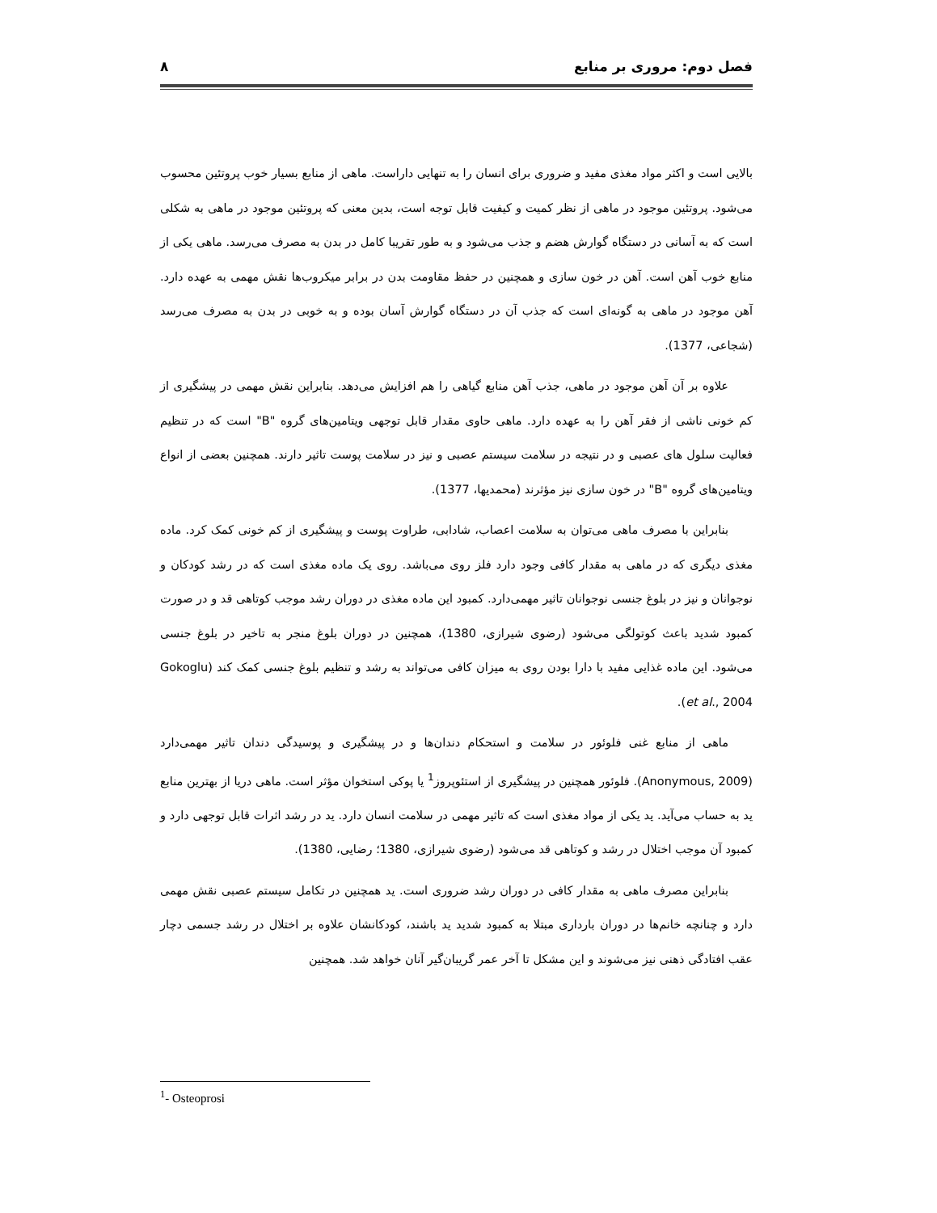فصل دوم: مروری بر منابع ۸
بالایی است و اکثر مواد مغذی مفید و ضروری برای انسان را به تنهایی داراست. ماهی از منابع بسیار خوب پروتئین محسوب می‌شود. پروتئین موجود در ماهی از نظر کمیت و کیفیت قابل توجه است، بدین معنی که پروتئین موجود در ماهی به شکلی است که به آسانی در دستگاه گوارش هضم و جذب می‌شود و به طور تقریبا کامل در بدن به مصرف می‌رسد. ماهی یکی از منابع خوب آهن است. آهن در خون سازی و همچنین در حفظ مقاومت بدن در برابر میکروب‌ها نقش مهمی به عهده دارد. آهن موجود در ماهی به گونه‌ای است که جذب آن در دستگاه گوارش آسان بوده و به خوبی در بدن به مصرف می‌رسد (شجاعی، 1377).
علاوه بر آن آهن موجود در ماهی، جذب آهن منابع گیاهی را هم افزایش می‌دهد. بنابراین نقش مهمی در پیشگیری از کم خونی ناشی از فقر آهن را به عهده دارد. ماهی حاوی مقدار قابل توجهی ویتامین‌های گروه "B" است که در تنظیم فعالیت سلول های عصبی و در نتیجه در سلامت سیستم عصبی و نیز در سلامت پوست تاثیر دارند. همچنین بعضی از انواع ویتامین‌های گروه "B" در خون سازی نیز مؤثرند (محمدیها، 1377).
بنابراین با مصرف ماهی می‌توان به سلامت اعصاب، شادابی، طراوت پوست و پیشگیری از کم خونی کمک کرد. ماده مغذی دیگری که در ماهی به مقدار کافی وجود دارد فلز روی می‌باشد. روی یک ماده مغذی است که در رشد کودکان و نوجوانان و نیز در بلوغ جنسی نوجوانان تاثیر مهمی‌دارد. کمبود این ماده مغذی در دوران رشد موجب کوتاهی قد و در صورت کمبود شدید باعث کوتولگی می‌شود (رضوی شیرازی، 1380)، همچنین در دوران بلوغ منجر به تاخیر در بلوغ جنسی می‌شود. این ماده غذایی مفید با دارا بودن روی به میزان کافی می‌تواند به رشد و تنظیم بلوغ جنسی کمک کند (Gokoglu et al., 2004).
ماهی از منابع غنی فلوئور در سلامت و استحکام دندان‌ها و در پیشگیری و پوسیدگی دندان تاثیر مهمی‌دارد (Anonymous, 2009). فلوئور همچنین در پیشگیری از استئوپروز<sup>1</sup> یا پوکی استخوان مؤثر است. ماهی دریا از بهترین منابع ید به حساب می‌آید. ید یکی از مواد مغذی است که تاثیر مهمی در سلامت انسان دارد. ید در رشد اثرات قابل توجهی دارد و کمبود آن موجب اختلال در رشد و کوتاهی قد می‌شود (رضوی شیرازی، 1380؛ رضایی، 1380).
بنابراین مصرف ماهی به مقدار کافی در دوران رشد ضروری است. ید همچنین در تکامل سیستم عصبی نقش مهمی دارد و چنانچه خانم‌ها در دوران بارداری مبتلا به کمبود شدید ید باشند، کودکانشان علاوه بر اختلال در رشد جسمی دچار عقب افتادگی ذهنی نیز می‌شوند و این مشکل تا آخر عمر گریبان‌گیر آنان خواهد شد. همچنین
<sup>1</sup>- Osteoprosi